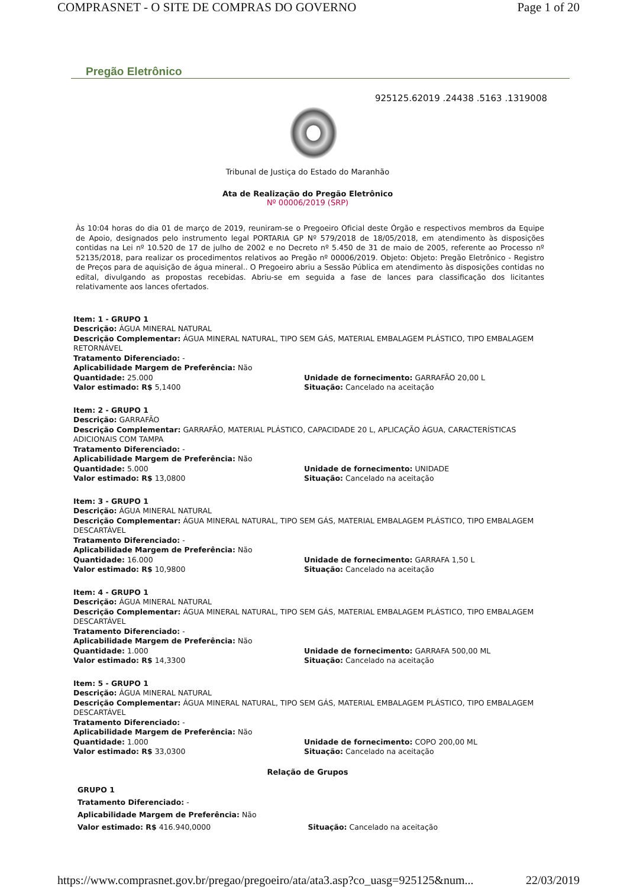COMPRASNET - O SITE DE COMPRAS DO GOVERNO Page 1 of 20
Pregão Eletrônico
925125.62019 .24438 .5163 .1319008
Tribunal de Justiça do Estado do Maranhão
Ata de Realização do Pregão Eletrônico
Nº 00006/2019 (SRP)
Às 10:04 horas do dia 01 de março de 2019, reuniram-se o Pregoeiro Oficial deste Órgão e respectivos membros da Equipe de Apoio, designados pelo instrumento legal PORTARIA GP Nº 579/2018 de 18/05/2018, em atendimento às disposições contidas na Lei nº 10.520 de 17 de julho de 2002 e no Decreto nº 5.450 de 31 de maio de 2005, referente ao Processo nº 52135/2018, para realizar os procedimentos relativos ao Pregão nº 00006/2019. Objeto: Objeto: Pregão Eletrônico - Registro de Preços para de aquisição de água mineral.. O Pregoeiro abriu a Sessão Pública em atendimento às disposições contidas no edital, divulgando as propostas recebidas. Abriu-se em seguida a fase de lances para classificação dos licitantes relativamente aos lances ofertados.
Item: 1 - GRUPO 1
Descrição: ÁGUA MINERAL NATURAL
Descrição Complementar: ÁGUA MINERAL NATURAL, TIPO SEM GÁS, MATERIAL EMBALAGEM PLÁSTICO, TIPO EMBALAGEM RETORNÁVEL
Tratamento Diferenciado: -
Aplicabilidade Margem de Preferência: Não
Quantidade: 25.000 Unidade de fornecimento: GARRAFÃO 20,00 L
Valor estimado: R$ 5,1400 Situação: Cancelado na aceitação
Item: 2 - GRUPO 1
Descrição: GARRAFÃO
Descrição Complementar: GARRAFÃO, MATERIAL PLÁSTICO, CAPACIDADE 20 L, APLICAÇÃO ÁGUA, CARACTERÍSTICAS ADICIONAIS COM TAMPA
Tratamento Diferenciado: -
Aplicabilidade Margem de Preferência: Não
Quantidade: 5.000 Unidade de fornecimento: UNIDADE
Valor estimado: R$ 13,0800 Situação: Cancelado na aceitação
Item: 3 - GRUPO 1
Descrição: ÁGUA MINERAL NATURAL
Descrição Complementar: ÁGUA MINERAL NATURAL, TIPO SEM GÁS, MATERIAL EMBALAGEM PLÁSTICO, TIPO EMBALAGEM DESCARTÁVEL
Tratamento Diferenciado: -
Aplicabilidade Margem de Preferência: Não
Quantidade: 16.000 Unidade de fornecimento: GARRAFA 1,50 L
Valor estimado: R$ 10,9800 Situação: Cancelado na aceitação
Item: 4 - GRUPO 1
Descrição: ÁGUA MINERAL NATURAL
Descrição Complementar: ÁGUA MINERAL NATURAL, TIPO SEM GÁS, MATERIAL EMBALAGEM PLÁSTICO, TIPO EMBALAGEM DESCARTÁVEL
Tratamento Diferenciado: -
Aplicabilidade Margem de Preferência: Não
Quantidade: 1.000 Unidade de fornecimento: GARRAFA 500,00 ML
Valor estimado: R$ 14,3300 Situação: Cancelado na aceitação
Item: 5 - GRUPO 1
Descrição: ÁGUA MINERAL NATURAL
Descrição Complementar: ÁGUA MINERAL NATURAL, TIPO SEM GÁS, MATERIAL EMBALAGEM PLÁSTICO, TIPO EMBALAGEM DESCARTÁVEL
Tratamento Diferenciado: -
Aplicabilidade Margem de Preferência: Não
Quantidade: 1.000 Unidade de fornecimento: COPO 200,00 ML
Valor estimado: R$ 33,0300 Situação: Cancelado na aceitação
Relação de Grupos
GRUPO 1
Tratamento Diferenciado: -
Aplicabilidade Margem de Preferência: Não
Valor estimado: R$ 416.940,0000 Situação: Cancelado na aceitação
https://www.comprasnet.gov.br/pregao/pregoeiro/ata/ata3.asp?co_uasg=925125&num... 22/03/2019